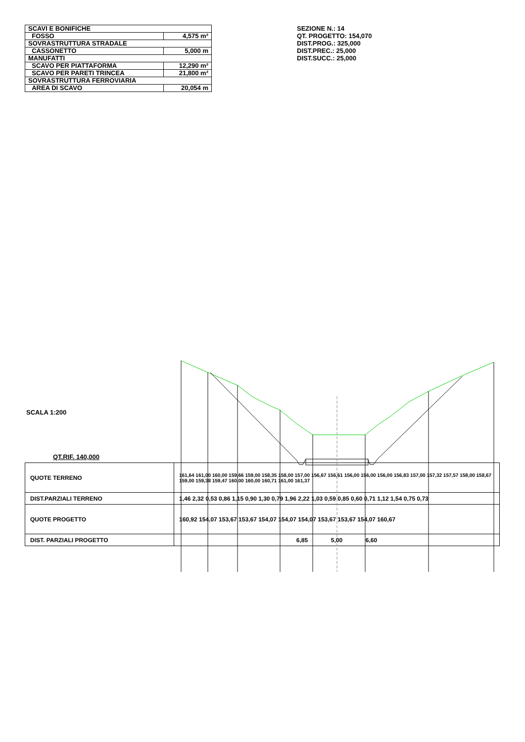| SCAVI E BONIFICHE | |
| FOSSO | 4,575 m² |
| SOVRASTRUTTURA STRADALE | |
| CASSONETTO | 5,000 m |
| MANUFATTI | |
| SCAVO PER PIATTAFORMA | 12,290 m² |
| SCAVO PER PARETI TRINCEA | 21,800 m² |
| SOVRASTRUTTURA FERROVIARIA | |
| AREA DI SCAVO | 20,054 m |
SEZIONE N.: 14
QT. PROGETTO: 154,070
DIST.PROG.: 325,000
DIST.PREC.: 25,000
DIST.SUCC.: 25,000
SCALA 1:200
QT.RIF. 140,000
| QUOTE TERRENO | 161,64 161,00 160,00 159,66 159,00 158,35 158,00 157,00 156,67 156,61 156,00 156,00 156,00 156,83 157,00 157,32 157,57 158,00 158,67 159,00 159,38 159,47 160,00 160,00 160,71 161,00 161,37 |
| DIST.PARZIALI TERRENO | 1,46 2,32 0,53 0,86 1,15 0,90 1,30 0,79 1,96 2,22 1,03 0,59 0,85 0,60 0,71 1,12 1,54 0,75 0,73 |
| QUOTE PROGETTO | 160,92 154,07 153,67 153,67 154,07 154,07 154,07 153,67 153,67 154,07 160,67 |
| DIST. PARZIALI PROGETTO | 6,85 5,00 6,60 |